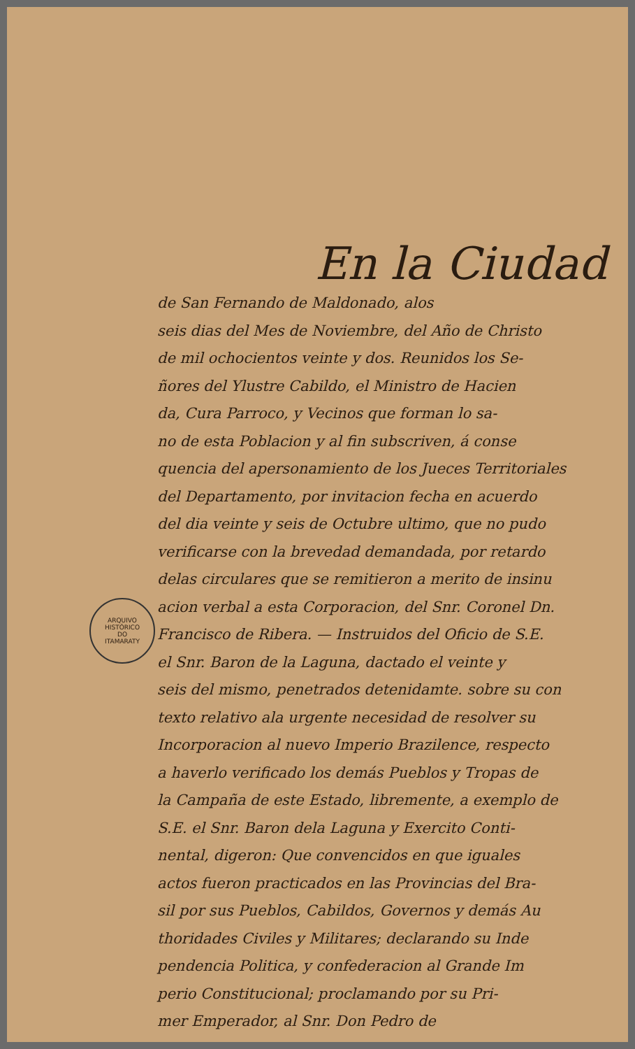En la Ciudad
de San Fernando de Maldonado, alos
seis dias del Mes de Noviembre, del Año de Christo
de mil ochocientos veinte y dos. Reunidos los Se-
ñores del Ylustre Cabildo, el Ministro de Hacien
da, Cura Parroco, y Vecinos que forman lo sa-
no de esta Poblacion y al fin subscriven, á conse
quencia del apersonamiento de los Jueces Territoriales
del Departamento, por invitacion fecha en acuerdo
del dia veinte y seis de Octubre ultimo, que no pudo
verificarse con la brevedad demandada, por retardo
delas circulares que se remitieron a merito de insinu
acion verbal a esta Corporacion, del Snr. Coronel Dn.
Francisco de Ribera. — Instruidos del Oficio de S.E.
el Snr. Baron de la Laguna, dactado el veinte y
seis del mismo, penetrados detenidamte. sobre su con
texto relativo ala urgente necesidad de resolver su
Incorporacion al nuevo Imperio Brazilence, respecto
a haverlo verificado los demás Pueblos y Tropas de
la Campaña de este Estado, libremente, a exemplo de
S.E. el Snr. Baron dela Laguna y Exercito Conti-
nental, digeron: Que convencidos en que iguales
actos fueron practicados en las Provincias del Bra-
sil por sus Pueblos, Cabildos, Governos y demás Au
thoridades Civiles y Militares; declarando su Inde
pendencia Politica, y confederacion al Grande Im
perio Constitucional; proclamando por su Pri-
mer Emperador, al Snr. Don Pedro de
ARQUIVO HISTÓRICO
DO
ITAMARATY